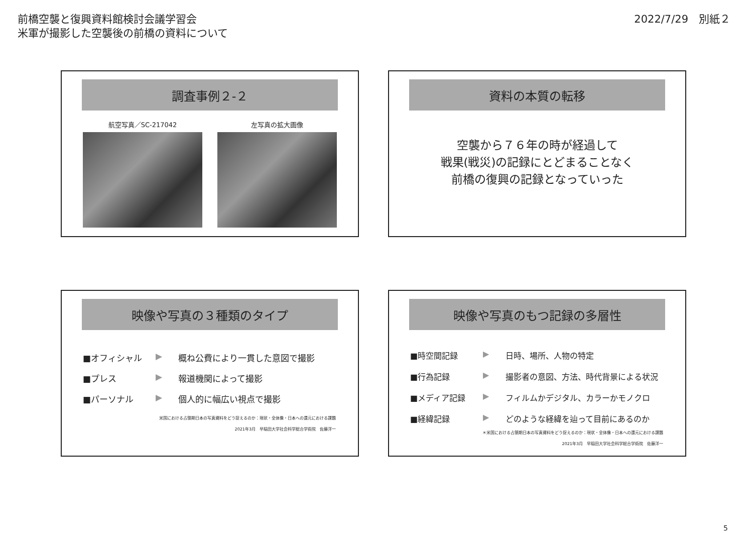前橋空襲と復興資料館検討会議学習会
米軍が撮影した空襲後の前橋の資料について
2022/7/29　別紙２
調査事例２-２
航空写真／SC-217042 左写真の拡大画像
資料の本質の転移
空襲から７６年の時が経過して
戦果(戦災)の記録にとどまることなく
前橋の復興の記録となっていった
映像や写真の３種類のタイプ
■オフィシャル ▶ 概ね公費により一貫した意図で撮影
■プレス ▶ 報道機関によって撮影
■パーソナル ▶ 個人的に幅広い視点で撮影
米国における占領期日本の写真資料をどう捉えるのか：現状・全体像・日本への還元における課題
2021年3月　早稲田大学社会科学総合学術院　佐藤洋一
映像や写真のもつ記録の多層性
■時空間記録 ▶ 日時、場所、人物の特定
■行為記録 ▶ 撮影者の意図、方法、時代背景による状況
■メディア記録 ▶ フィルムかデジタル、カラーかモノクロ
■経緯記録 ▶ どのような経緯を辿って目前にあるのか
＊米国における占領期日本の写真資料をどう捉えるのか：現状・全体像・日本への還元における課題
2021年3月　早稲田大学社会科学総合学術院　佐藤洋一
5